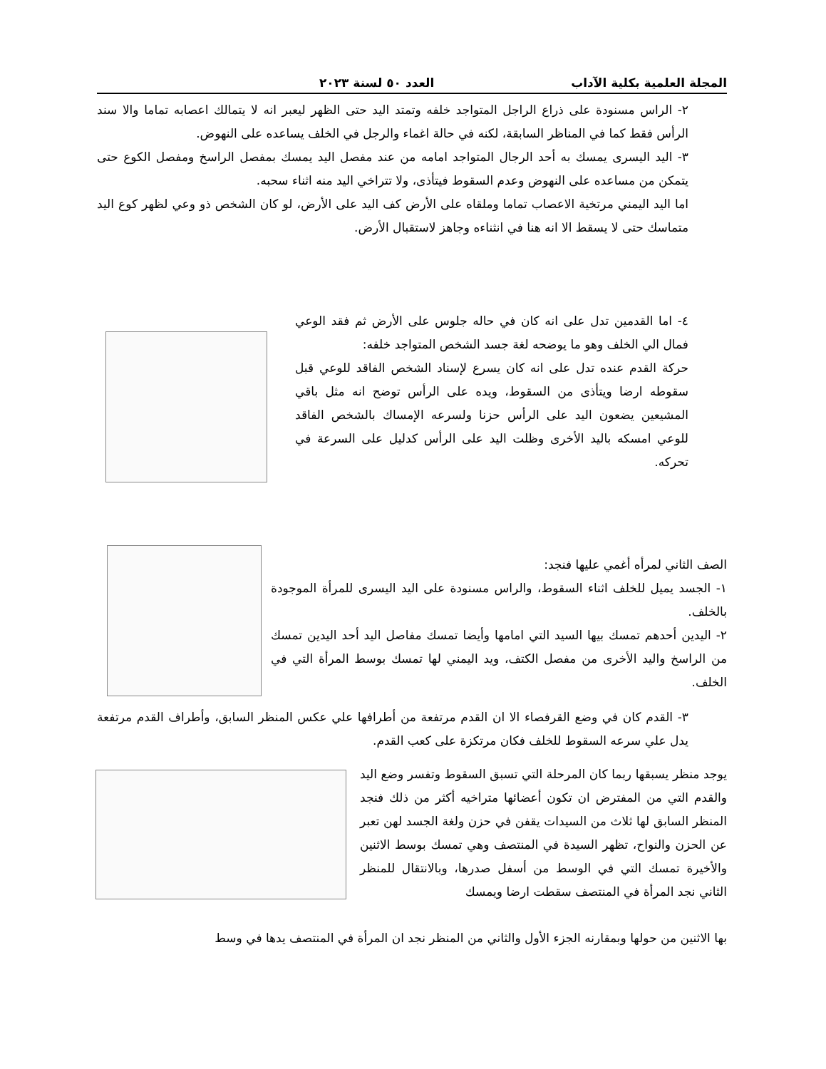المجلة العلمية بكلية الآداب العدد ٥٠ لسنة ٢٠٢٣
٢- الراس مسنودة على ذراع الراجل المتواجد خلفه وتمتد اليد حتى الظهر ليعبر انه لا يتمالك اعصابه تماما والا سند الرأس فقط كما في المناظر السابقة، لكنه في حالة اغماء والرجل في الخلف يساعده على النهوض.
٣- اليد اليسرى يمسك به أحد الرجال المتواجد امامه من عند مفصل اليد يمسك بمفصل الراسخ ومفصل الكوع حتى يتمكن من مساعده على النهوض وعدم السقوط فيتأذى، ولا تتراخي اليد منه اثناء سحبه.
اما اليد اليمني مرتخية الاعصاب تماما وملقاه على الأرض كف اليد على الأرض، لو كان الشخص ذو وعي لظهر كوع اليد متماسك حتى لا يسقط الا انه هنا في انثناءه وجاهز لاستقبال الأرض.
٤- اما القدمين تدل على انه كان في حاله جلوس على الأرض ثم فقد الوعي فمال الي الخلف وهو ما يوضحه لغة جسد الشخص المتواجد خلفه:
حركة القدم عنده تدل على انه كان يسرع لإسناد الشخص الفاقد للوعي قبل سقوطه ارضا ويتأذى من السقوط، ويده على الرأس توضح انه مثل باقي المشيعين يضعون اليد على الرأس حزنا ولسرعه الإمساك بالشخص الفاقد للوعي امسكه باليد الأخرى وظلت اليد على الرأس كدليل على السرعة في تحركه.
الصف الثاني لمرأه أغمي عليها فنجد:
١- الجسد يميل للخلف اثناء السقوط، والراس مسنودة على اليد اليسرى للمرأة الموجودة بالخلف.
٢- اليدين أحدهم تمسك بيها السيد التي امامها وأيضا تمسك مفاصل اليد أحد اليدين تمسك من الراسخ واليد الأخرى من مفصل الكتف، ويد اليمني لها تمسك بوسط المرأة التي في الخلف.
٣- القدم كان في وضع القرفصاء الا ان القدم مرتفعة من أطرافها علي عكس المنظر السابق، وأطراف القدم مرتفعة يدل علي سرعه السقوط للخلف فكان مرتكزة على كعب القدم.
يوجد منظر يسبقها ربما كان المرحلة التي تسبق السقوط وتفسر وضع اليد والقدم التي من المفترض ان تكون أعضائها متراخيه أكثر من ذلك فنجد المنظر السابق لها ثلاث من السيدات يقفن في حزن ولغة الجسد لهن تعبر عن الحزن والنواح، تظهر السيدة في المنتصف وهي تمسك بوسط الاثنين والأخيرة تمسك التي في الوسط من أسفل صدرها، وبالانتقال للمنظر الثاني نجد المرأة في المنتصف سقطت ارضا ويمسك
بها الاثنين من حولها وبمقارنه الجزء الأول والثاني من المنظر نجد ان المرأة في المنتصف يدها في وسط